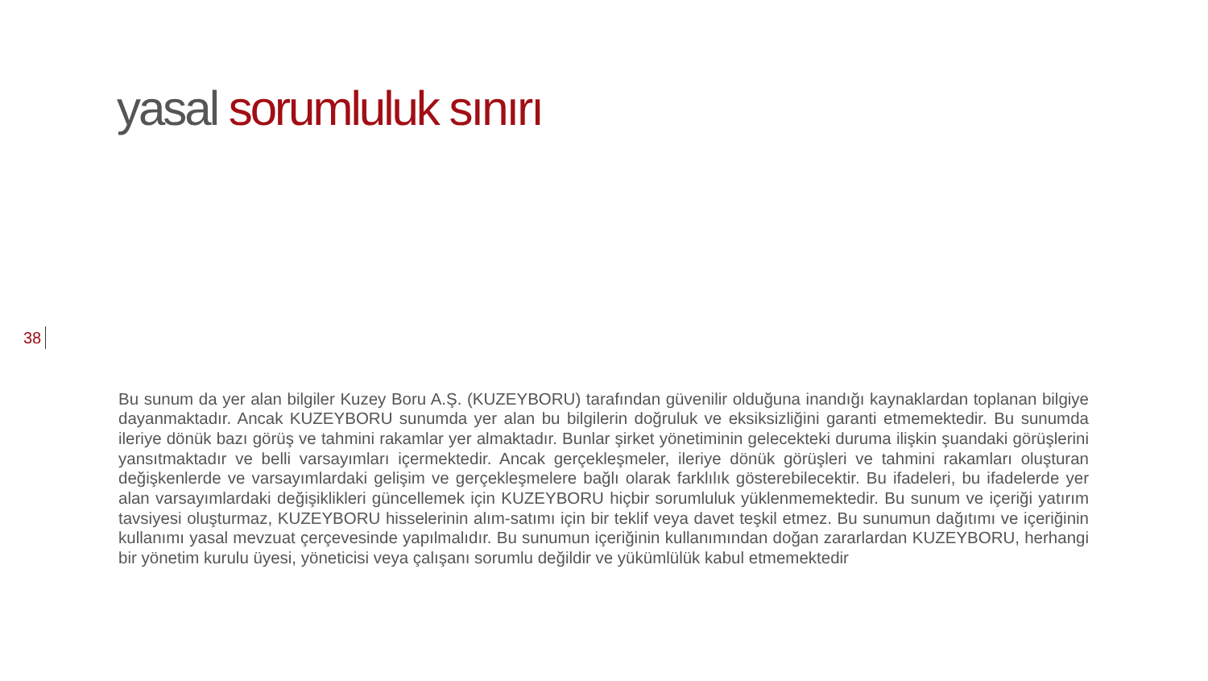yasal sorumluluk sınırı
38
Bu sunum da yer alan bilgiler Kuzey Boru A.Ş. (KUZEYBORU) tarafından güvenilir olduğuna inandığı kaynaklardan toplanan bilgiye dayanmaktadır. Ancak KUZEYBORU sunumda yer alan bu bilgilerin doğruluk ve eksiksizliğini garanti etmemektedir. Bu sunumda ileriye dönük bazı görüş ve tahmini rakamlar yer almaktadır. Bunlar şirket yönetiminin gelecekteki duruma ilişkin şuandaki görüşlerini yansıtmaktadır ve belli varsayımları içermektedir. Ancak gerçekleşmeler, ileriye dönük görüşleri ve tahmini rakamları oluşturan değişkenlerde ve varsayımlardaki gelişim ve gerçekleşmelere bağlı olarak farklılık gösterebilecektir. Bu ifadeleri, bu ifadelerde yer alan varsayımlardaki değişiklikleri güncellemek için KUZEYBORU hiçbir sorumluluk yüklenmemektedir. Bu sunum ve içeriği yatırım tavsiyesi oluşturmaz, KUZEYBORU hisselerinin alım-satımı için bir teklif veya davet teşkil etmez. Bu sunumun dağıtımı ve içeriğinin kullanımı yasal mevzuat çerçevesinde yapılmalıdır. Bu sunumun içeriğinin kullanımından doğan zararlardan KUZEYBORU, herhangi bir yönetim kurulu üyesi, yöneticisi veya çalışanı sorumlu değildir ve yükümlülük kabul etmemektedir